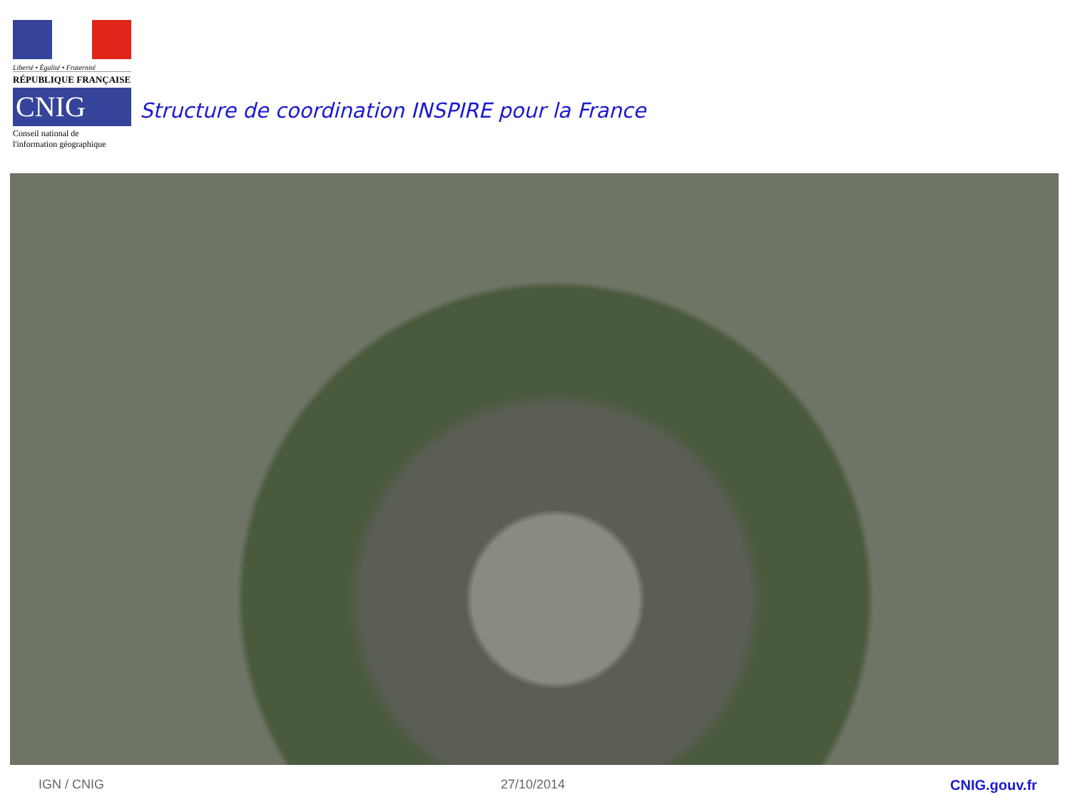Liberté • Égalité • Fraternité
RÉPUBLIQUE FRANÇAISE
CNIG
Conseil national de
l'information géographique
Structure de coordination INSPIRE pour la France
IGN / CNIG 27/10/2014 CNIG.gouv.fr